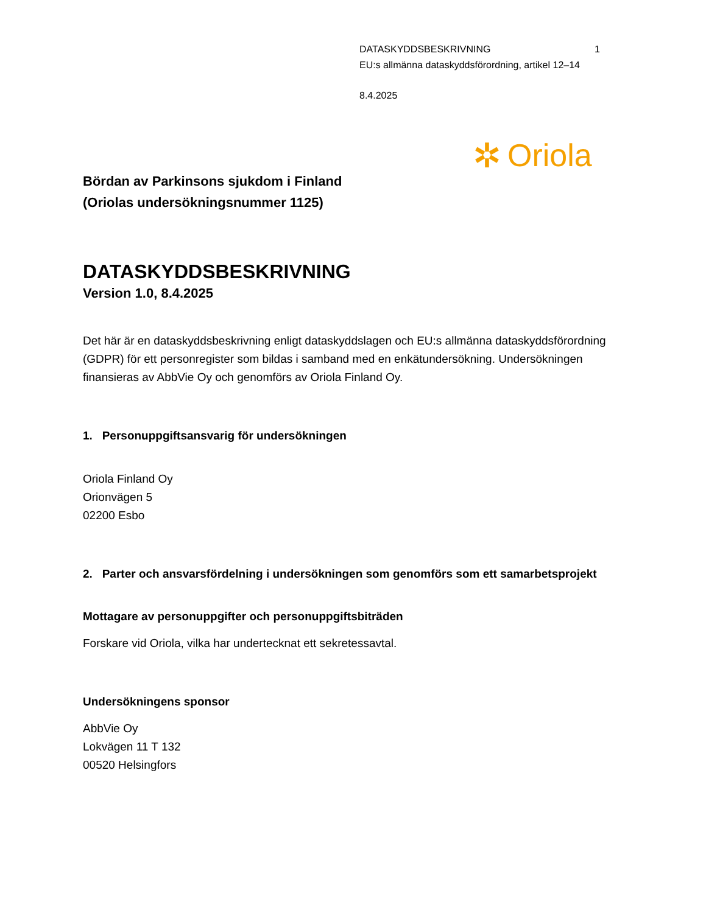DATASKYDDSBESKRIVNING 1
EU:s allmänna dataskyddsförordning, artikel 12–14
8.4.2025
✲ Oriola
Bördan av Parkinsons sjukdom i Finland
(Oriolas undersökningsnummer 1125)
DATASKYDDSBESKRIVNING
Version 1.0, 8.4.2025
Det här är en dataskyddsbeskrivning enligt dataskyddslagen och EU:s allmänna dataskyddsförordning (GDPR) för ett personregister som bildas i samband med en enkätundersökning. Undersökningen finansieras av AbbVie Oy och genomförs av Oriola Finland Oy.
1. Personuppgiftsansvarig för undersökningen
Oriola Finland Oy
Orionvägen 5
02200 Esbo
2. Parter och ansvarsfördelning i undersökningen som genomförs som ett samarbetsprojekt
Mottagare av personuppgifter och personuppgiftsbiträden
Forskare vid Oriola, vilka har undertecknat ett sekretessavtal.
Undersökningens sponsor
AbbVie Oy
Lokvägen 11 T 132
00520 Helsingfors